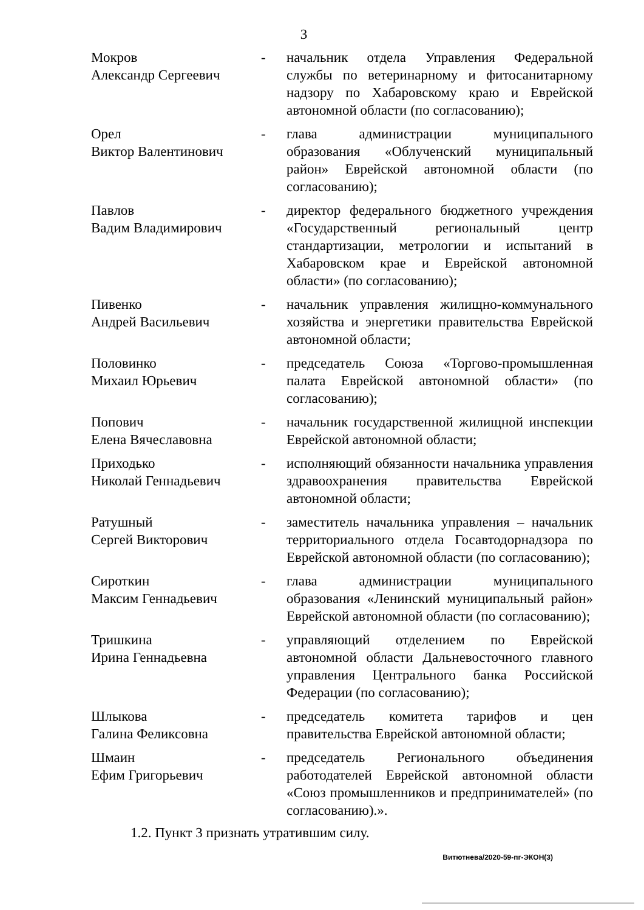3
Мокров
Александр Сергеевич
- начальник отдела Управления Федеральной службы по ветеринарному и фитосанитарному надзору по Хабаровскому краю и Еврейской автономной области (по согласованию);
Орел
Виктор Валентинович
- глава администрации муниципального образования «Облученский муниципальный район» Еврейской автономной области (по согласованию);
Павлов
Вадим Владимирович
- директор федерального бюджетного учреждения «Государственный региональный центр стандартизации, метрологии и испытаний в Хабаровском крае и Еврейской автономной области» (по согласованию);
Пивенко
Андрей Васильевич
- начальник управления жилищно-коммунального хозяйства и энергетики правительства Еврейской автономной области;
Половинко
Михаил Юрьевич
- председатель Союза «Торгово-промышленная палата Еврейской автономной области» (по согласованию);
Попович
Елена Вячеславовна
- начальник государственной жилищной инспекции Еврейской автономной области;
Приходько
Николай Геннадьевич
- исполняющий обязанности начальника управления здравоохранения правительства Еврейской автономной области;
Ратушный
Сергей Викторович
- заместитель начальника управления – начальник территориального отдела Госавтодорнадзора по Еврейской автономной области (по согласованию);
Сироткин
Максим Геннадьевич
- глава администрации муниципального образования «Ленинский муниципальный район» Еврейской автономной области (по согласованию);
Тришкина
Ирина Геннадьевна
- управляющий отделением по Еврейской автономной области Дальневосточного главного управления Центрального банка Российской Федерации (по согласованию);
Шлыкова
Галина Феликсовна
- председатель комитета тарифов и цен правительства Еврейской автономной области;
Шмаин
Ефим Григорьевич
- председатель Регионального объединения работодателей Еврейской автономной области «Союз промышленников и предпринимателей» (по согласованию).».
1.2. Пункт 3 признать утратившим силу.
Витютнева/2020-59-пг-ЭКОН(3)